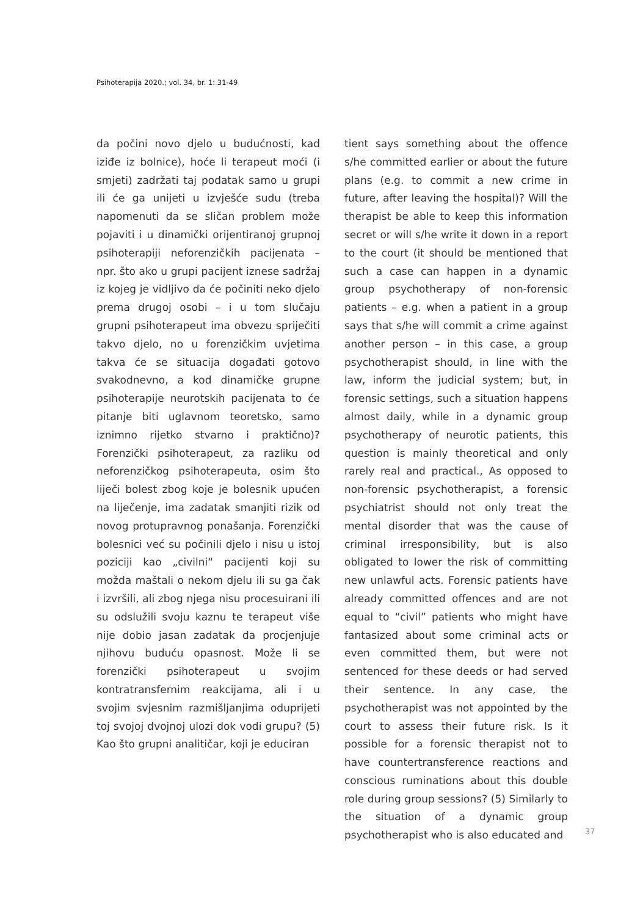Psihoterapija 2020.; vol. 34, br. 1: 31-49
da počini novo djelo u budućnosti, kad iziđe iz bolnice), hoće li terapeut moći (i smjeti) zadržati taj podatak samo u grupi ili će ga unijeti u izvješće sudu (treba napomenuti da se sličan problem može pojaviti i u dinamički orijentiranoj grupnoj psihoterapiji neforenzičkih pacijenata – npr. što ako u grupi pacijent iznese sadržaj iz kojeg je vidljivo da će počiniti neko djelo prema drugoj osobi – i u tom slučaju grupni psihoterapeut ima obvezu spriječiti takvo djelo, no u forenzičkim uvjetima takva će se situacija događati gotovo svakodnevno, a kod dinamičke grupne psihoterapije neurotskih pacijenata to će pitanje biti uglavnom teoretsko, samo iznimno rijetko stvarno i praktično)? Forenzički psihoterapeut, za razliku od neforenzičkog psihoterapeuta, osim što liječi bolest zbog koje je bolesnik upućen na liječenje, ima zadatak smanjiti rizik od novog protupravnog ponašanja. Forenzički bolesnici već su počinili djelo i nisu u istoj poziciji kao „civilni“ pacijenti koji su možda maštali o nekom djelu ili su ga čak i izvršili, ali zbog njega nisu procesuirani ili su odslužili svoju kaznu te terapeut više nije dobio jasan zadatak da procjenjuje njihovu buduću opasnost. Može li se forenzički psihoterapeut u svojim kontratransfernim reakcijama, ali i u svojim svjesnim razmišljanjima oduprijeti toj svojoj dvojnoj ulozi dok vodi grupu? (5) Kao što grupni analitičar, koji je educiran
tient says something about the offence s/he committed earlier or about the future plans (e.g. to commit a new crime in future, after leaving the hospital)? Will the therapist be able to keep this information secret or will s/he write it down in a report to the court (it should be mentioned that such a case can happen in a dynamic group psychotherapy of non-forensic patients – e.g. when a patient in a group says that s/he will commit a crime against another person – in this case, a group psychotherapist should, in line with the law, inform the judicial system; but, in forensic settings, such a situation happens almost daily, while in a dynamic group psychotherapy of neurotic patients, this question is mainly theoretical and only rarely real and practical., As opposed to non-forensic psychotherapist, a forensic psychiatrist should not only treat the mental disorder that was the cause of criminal irresponsibility, but is also obligated to lower the risk of committing new unlawful acts. Forensic patients have already committed offences and are not equal to “civil” patients who might have fantasized about some criminal acts or even committed them, but were not sentenced for these deeds or had served their sentence. In any case, the psychotherapist was not appointed by the court to assess their future risk. Is it possible for a forensic therapist not to have countertransference reactions and conscious ruminations about this double role during group sessions? (5) Similarly to the situation of a dynamic group psychotherapist who is also educated and
37